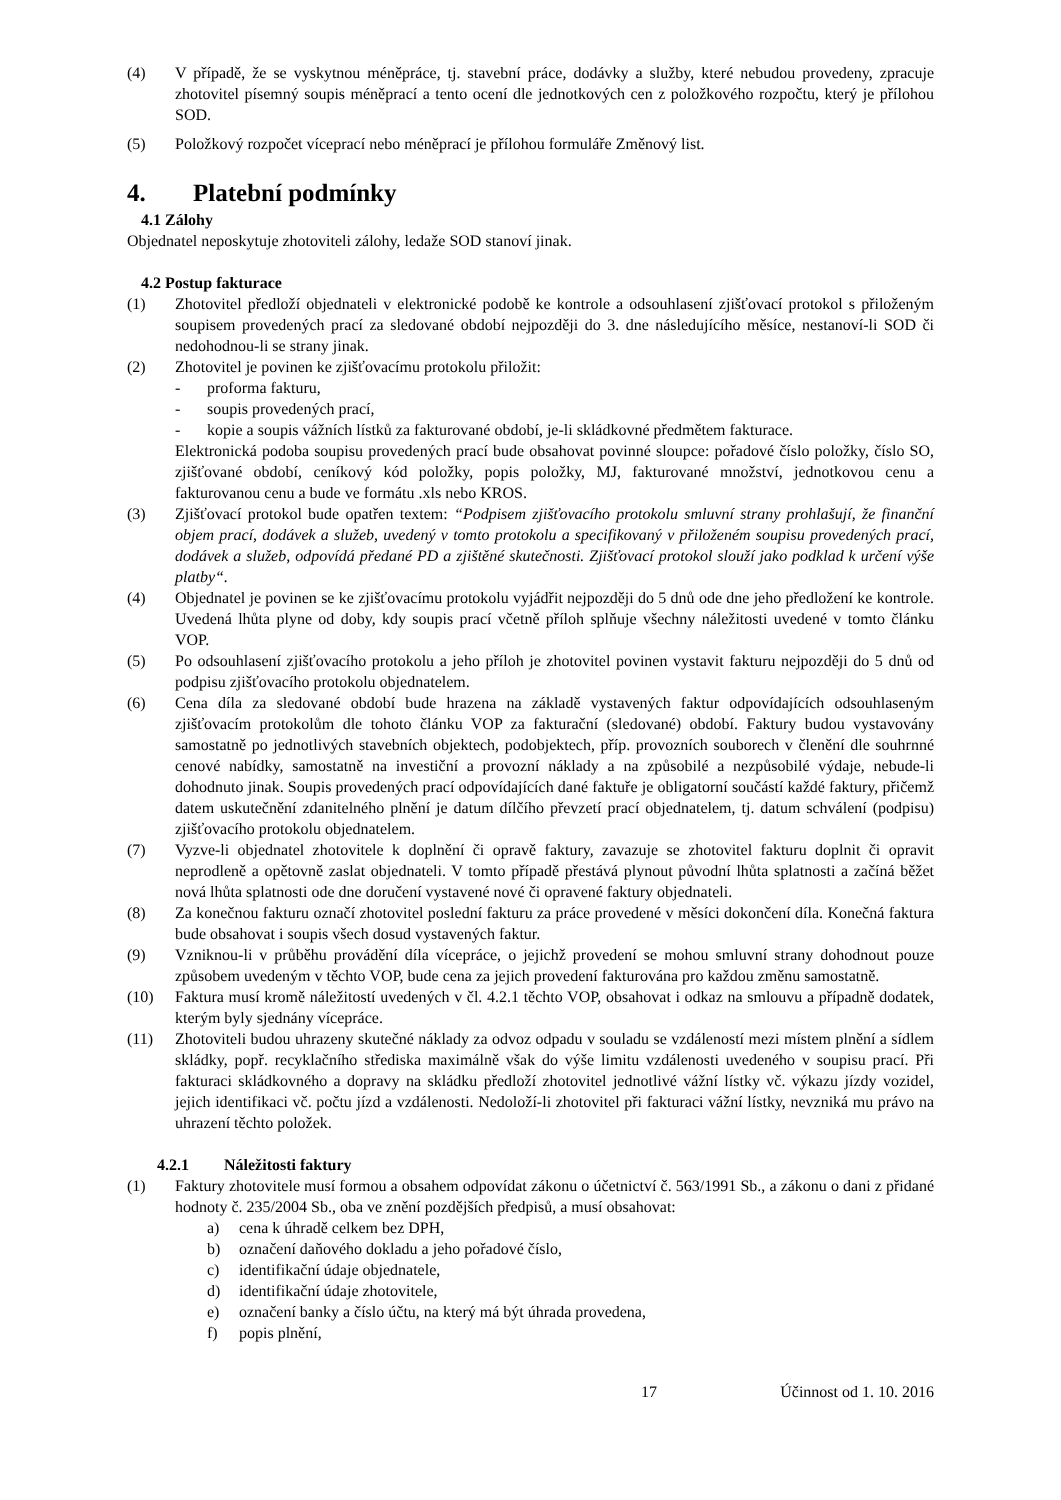(4) V případě, že se vyskytnou méněpráce, tj. stavební práce, dodávky a služby, které nebudou provedeny, zpracuje zhotovitel písemný soupis méněprací a tento ocení dle jednotkových cen z položkového rozpočtu, který je přílohou SOD.
(5) Položkový rozpočet víceprací nebo méněprací je přílohou formuláře Změnový list.
4. Platební podmínky
4.1 Zálohy
Objednatel neposkytuje zhotoviteli zálohy, ledaže SOD stanoví jinak.
4.2 Postup fakturace
(1) Zhotovitel předloží objednateli v elektronické podobě ke kontrole a odsouhlasení zjišťovací protokol s přiloženým soupisem provedených prací za sledované období nejpozději do 3. dne následujícího měsíce, nestanoví-li SOD či nedohodnou-li se strany jinak.
(2) Zhotovitel je povinen ke zjišťovacímu protokolu přiložit:
- proforma fakturu,
- soupis provedených prací,
- kopie a soupis vážních lístků za fakturované období, je-li skládkovné předmětem fakturace.
Elektronická podoba soupisu provedených prací bude obsahovat povinné sloupce: pořadové číslo položky, číslo SO, zjišťované období, ceníkový kód položky, popis položky, MJ, fakturované množství, jednotkovou cenu a fakturovanou cenu a bude ve formátu .xls nebo KROS.
(3) Zjišťovací protokol bude opatřen textem: “Podpisem zjišťovacího protokolu smluvní strany prohlašují, že finanční objem prací, dodávek a služeb, uvedený v tomto protokolu a specifikovaný v přiloženém soupisu provedených prací, dodávek a služeb, odpovídá předané PD a zjištěné skutečnosti. Zjišťovací protokol slouží jako podklad k určení výše platby“.
(4) Objednatel je povinen se ke zjišťovacímu protokolu vyjádřit nejpozději do 5 dnů ode dne jeho předložení ke kontrole. Uvedená lhůta plyne od doby, kdy soupis prací včetně příloh splňuje všechny náležitosti uvedené v tomto článku VOP.
(5) Po odsouhlasení zjišťovacího protokolu a jeho příloh je zhotovitel povinen vystavit fakturu nejpozději do 5 dnů od podpisu zjišťovacího protokolu objednatelem.
(6) Cena díla za sledované období bude hrazena na základě vystavených faktur odpovídajících odsouhlaseným zjišťovacím protokolům dle tohoto článku VOP za fakturační (sledované) období. Faktury budou vystavovány samostatně po jednotlivých stavebních objektech, podobjektech, příp. provozních souborech v členění dle souhrnné cenové nabídky, samostatně na investiční a provozní náklady a na způsobilé a nezpůsobilé výdaje, nebude-li dohodnuto jinak. Soupis provedených prací odpovídajících dané faktuře je obligatorní součástí každé faktury, přičemž datem uskutečnění zdanitelného plnění je datum dílčího převzetí prací objednatelem, tj. datum schválení (podpisu) zjišťovacího protokolu objednatelem.
(7) Vyzve-li objednatel zhotovitele k doplnění či opravě faktury, zavazuje se zhotovitel fakturu doplnit či opravit neprodleně a opětovně zaslat objednateli. V tomto případě přestává plynout původní lhůta splatnosti a začíná běžet nová lhůta splatnosti ode dne doručení vystavené nové či opravené faktury objednateli.
(8) Za konečnou fakturu označí zhotovitel poslední fakturu za práce provedené v měsíci dokončení díla. Konečná faktura bude obsahovat i soupis všech dosud vystavených faktur.
(9) Vzniknou-li v průběhu provádění díla vícepráce, o jejichž provedení se mohou smluvní strany dohodnout pouze způsobem uvedeným v těchto VOP, bude cena za jejich provedení fakturována pro každou změnu samostatně.
(10) Faktura musí kromě náležitostí uvedených v čl. 4.2.1 těchto VOP, obsahovat i odkaz na smlouvu a případně dodatek, kterým byly sjednány vícepráce.
(11) Zhotoviteli budou uhrazeny skutečné náklady za odvoz odpadu v souladu se vzdáleností mezi místem plnění a sídlem skládky, popř. recyklačního střediska maximálně však do výše limitu vzdálenosti uvedeného v soupisu prací. Při fakturaci skládkovného a dopravy na skládku předloží zhotovitel jednotlivé vážní lístky vč. výkazu jízdy vozidel, jejich identifikaci vč. počtu jízd a vzdálenosti. Nedoloží-li zhotovitel při fakturaci vážní lístky, nevzniká mu právo na uhrazení těchto položek.
4.2.1 Náležitosti faktury
(1) Faktury zhotovitele musí formou a obsahem odpovídat zákonu o účetnictví č. 563/1991 Sb., a zákonu o dani z přidané hodnoty č. 235/2004 Sb., oba ve znění pozdějších předpisů, a musí obsahovat:
a) cena k úhradě celkem bez DPH,
b) označení daňového dokladu a jeho pořadové číslo,
c) identifikační údaje objednatele,
d) identifikační údaje zhotovitele,
e) označení banky a číslo účtu, na který má být úhrada provedena,
f) popis plnění,
17 Účinnost od 1. 10. 2016